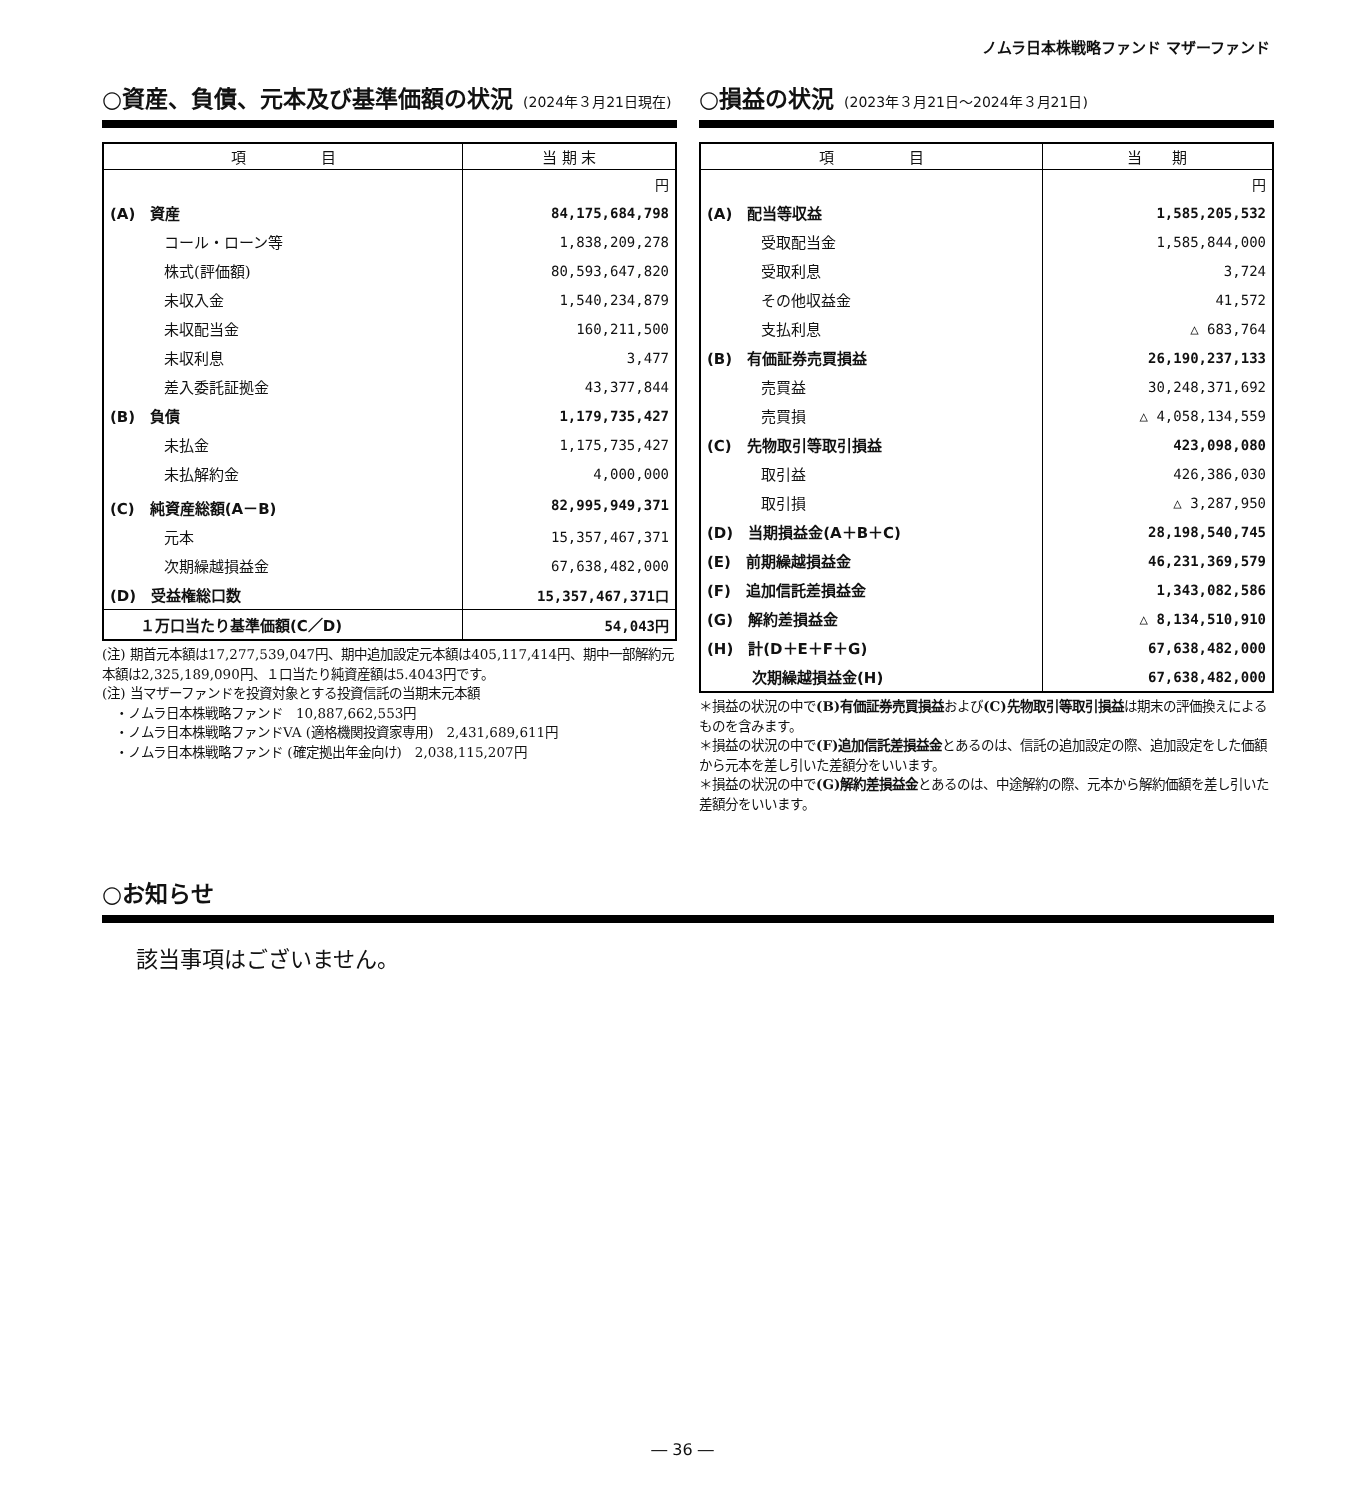ノムラ日本株戦略ファンド マザーファンド
○資産、負債、元本及び基準価額の状況 (2024年３月21日現在)
| 項 目 | 当 期 末 |
| --- | --- |
| | 円 |
| (A) 資産 | 84,175,684,798 |
| コール・ローン等 | 1,838,209,278 |
| 株式(評価額) | 80,593,647,820 |
| 未収入金 | 1,540,234,879 |
| 未収配当金 | 160,211,500 |
| 未収利息 | 3,477 |
| 差入委託証拠金 | 43,377,844 |
| (B) 負債 | 1,179,735,427 |
| 未払金 | 1,175,735,427 |
| 未払解約金 | 4,000,000 |
| (C) 純資産総額(A－B) | 82,995,949,371 |
| 元本 | 15,357,467,371 |
| 次期繰越損益金 | 67,638,482,000 |
| (D) 受益権総口数 | 15,357,467,371口 |
| １万口当たり基準価額(C／D) | 54,043円 |
(注) 期首元本額は17,277,539,047円、期中追加設定元本額は405,117,414円、期中一部解約元本額は2,325,189,090円、１口当たり純資産額は5.4043円です。
(注) 当マザーファンドを投資対象とする投資信託の当期末元本額
　・ノムラ日本株戦略ファンド　10,887,662,553円
　・ノムラ日本株戦略ファンドVA (適格機関投資家専用)　2,431,689,611円
　・ノムラ日本株戦略ファンド (確定拠出年金向け)　2,038,115,207円
○損益の状況 (2023年３月21日～2024年３月21日)
| 項 目 | 当 期 |
| --- | --- |
| | 円 |
| (A) 配当等収益 | 1,585,205,532 |
| 受取配当金 | 1,585,844,000 |
| 受取利息 | 3,724 |
| その他収益金 | 41,572 |
| 支払利息 | △ 683,764 |
| (B) 有価証券売買損益 | 26,190,237,133 |
| 売買益 | 30,248,371,692 |
| 売買損 | △ 4,058,134,559 |
| (C) 先物取引等取引損益 | 423,098,080 |
| 取引益 | 426,386,030 |
| 取引損 | △ 3,287,950 |
| (D) 当期損益金(A＋B＋C) | 28,198,540,745 |
| (E) 前期繰越損益金 | 46,231,369,579 |
| (F) 追加信託差損益金 | 1,343,082,586 |
| (G) 解約差損益金 | △ 8,134,510,910 |
| (H) 計(D＋E＋F＋G) | 67,638,482,000 |
| 次期繰越損益金(H) | 67,638,482,000 |
＊損益の状況の中で(B)有価証券売買損益および(C)先物取引等取引損益は期末の評価換えによるものを含みます。
＊損益の状況の中で(F)追加信託差損益金とあるのは、信託の追加設定の際、追加設定をした価額から元本を差し引いた差額分をいいます。
＊損益の状況の中で(G)解約差損益金とあるのは、中途解約の際、元本から解約価額を差し引いた差額分をいいます。
○お知らせ
該当事項はございません。
― 36 ―